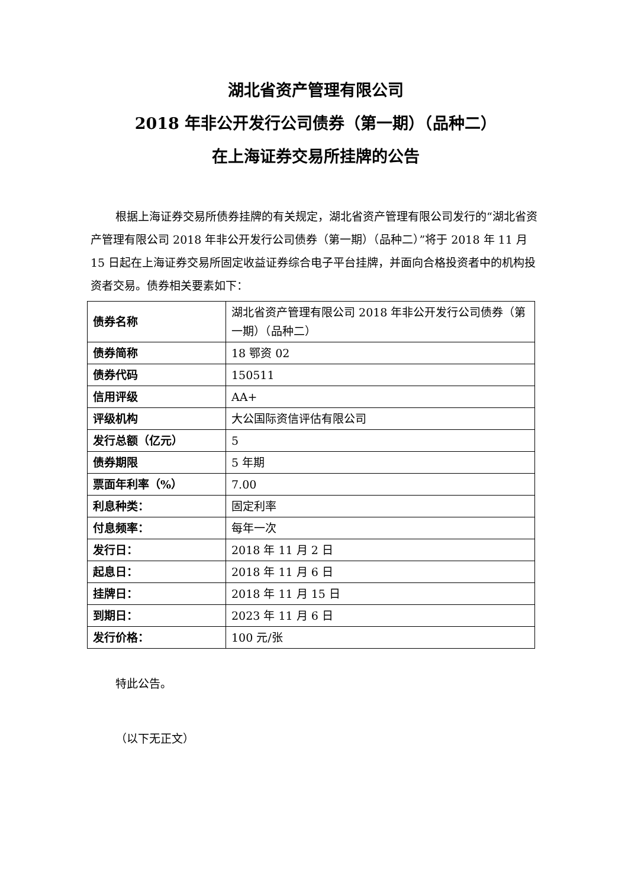湖北省资产管理有限公司
2018 年非公开发行公司债券（第一期）（品种二）
在上海证券交易所挂牌的公告
根据上海证券交易所债券挂牌的有关规定，湖北省资产管理有限公司发行的“湖北省资产管理有限公司 2018 年非公开发行公司债券（第一期）（品种二）”将于 2018 年 11 月 15 日起在上海证券交易所固定收益证券综合电子平台挂牌，并面向合格投资者中的机构投资者交易。债券相关要素如下：
| 债券名称 | 湖北省资产管理有限公司 2018 年非公开发行公司债券（第一期）（品种二） |
| 债券简称 | 18 鄂资 02 |
| 债券代码 | 150511 |
| 信用评级 | AA+ |
| 评级机构 | 大公国际资信评估有限公司 |
| 发行总额（亿元） | 5 |
| 债券期限 | 5 年期 |
| 票面年利率（%） | 7.00 |
| 利息种类： | 固定利率 |
| 付息频率： | 每年一次 |
| 发行日： | 2018 年 11 月 2 日 |
| 起息日： | 2018 年 11 月 6 日 |
| 挂牌日： | 2018 年 11 月 15 日 |
| 到期日： | 2023 年 11 月 6 日 |
| 发行价格： | 100 元/张 |
特此公告。
（以下无正文）